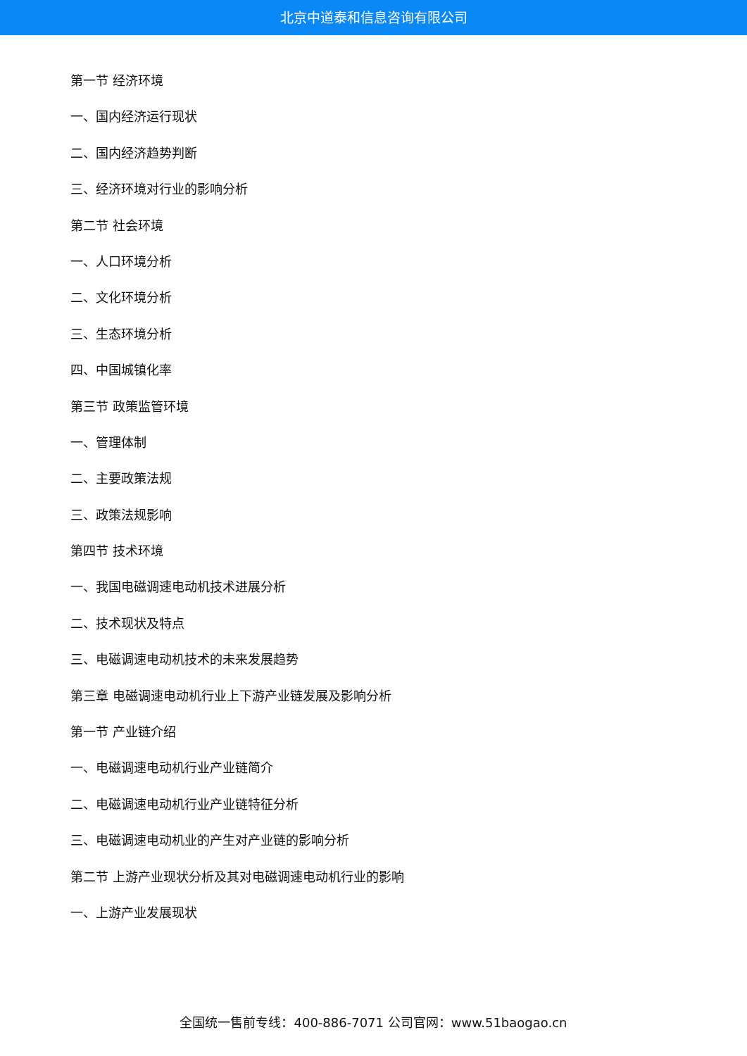北京中道泰和信息咨询有限公司
第一节 经济环境
一、国内经济运行现状
二、国内经济趋势判断
三、经济环境对行业的影响分析
第二节 社会环境
一、人口环境分析
二、文化环境分析
三、生态环境分析
四、中国城镇化率
第三节 政策监管环境
一、管理体制
二、主要政策法规
三、政策法规影响
第四节 技术环境
一、我国电磁调速电动机技术进展分析
二、技术现状及特点
三、电磁调速电动机技术的未来发展趋势
第三章 电磁调速电动机行业上下游产业链发展及影响分析
第一节 产业链介绍
一、电磁调速电动机行业产业链简介
二、电磁调速电动机行业产业链特征分析
三、电磁调速电动机业的产生对产业链的影响分析
第二节 上游产业现状分析及其对电磁调速电动机行业的影响
一、上游产业发展现状
全国统一售前专线：400-886-7071 公司官网：www.51baogao.cn